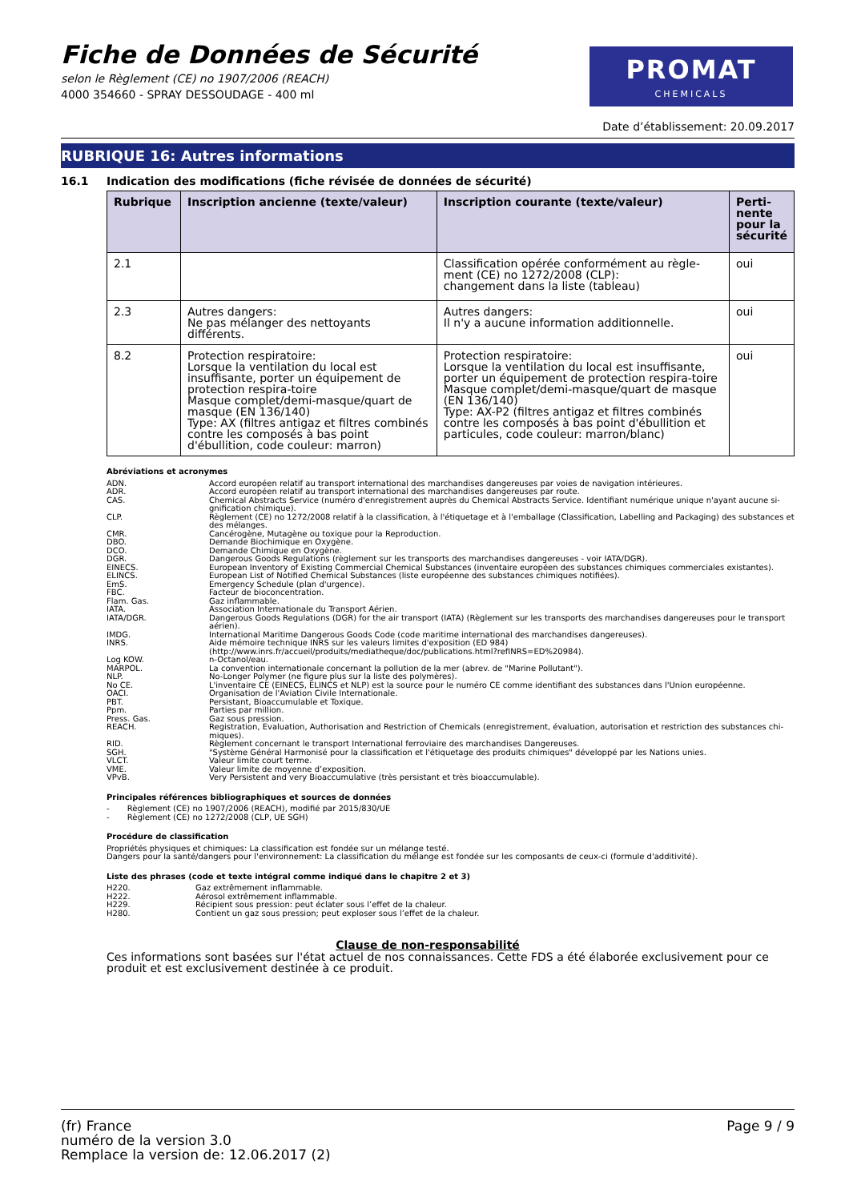Fiche de Données de Sécurité
selon le Règlement (CE) no 1907/2006 (REACH)
4000 354660 - SPRAY DESSOUDAGE - 400 ml
PROMAT
CHEMICALS
Date d’établissement: 20.09.2017
RUBRIQUE 16: Autres informations
16.1 Indication des modifications (fiche révisée de données de sécurité)
| Rubrique | Inscription ancienne (texte/valeur) | Inscription courante (texte/valeur) | Perti- nente pour la sécurité |
| --- | --- | --- | --- |
| 2.1 | | Classification opérée conformément au règle-ment (CE) no 1272/2008 (CLP): changement dans la liste (tableau) | oui |
| 2.3 | Autres dangers: Ne pas mélanger des nettoyants différents. | Autres dangers: Il n'y a aucune information additionnelle. | oui |
| 8.2 | Protection respiratoire: Lorsque la ventilation du local est insuffisante, porter un équipement de protection respira-toire Masque complet/demi-masque/quart de masque (EN 136/140) Type: AX (filtres antigaz et filtres combinés contre les composés à bas point d'ébullition, code couleur: marron) | Protection respiratoire: Lorsque la ventilation du local est insuffisante, porter un équipement de protection respira-toire Masque complet/demi-masque/quart de masque (EN 136/140) Type: AX-P2 (filtres antigaz et filtres combinés contre les composés à bas point d'ébullition et particules, code couleur: marron/blanc) | oui |
Abréviations et acronymes
ADN.
Accord européen relatif au transport international des marchandises dangereuses par voies de navigation intérieures.
ADR.
Accord européen relatif au transport international des marchandises dangereuses par route.
CAS.
Chemical Abstracts Service (numéro d'enregistrement auprès du Chemical Abstracts Service. Identifiant numérique unique n'ayant aucune si-gnification chimique).
CLP.
Règlement (CE) no 1272/2008 relatif à la classification, à l'étiquetage et à l'emballage (Classification, Labelling and Packaging) des substances et des mélanges.
CMR.
Cancérogène, Mutagène ou toxique pour la Reproduction.
DBO.
Demande Biochimique en Oxygène.
DCO.
Demande Chimique en Oxygène.
DGR.
Dangerous Goods Regulations (règlement sur les transports des marchandises dangereuses - voir IATA/DGR).
EINECS.
European Inventory of Existing Commercial Chemical Substances (inventaire européen des substances chimiques commerciales existantes).
ELINCS.
European List of Notified Chemical Substances (liste européenne des substances chimiques notifiées).
EmS.
Emergency Schedule (plan d'urgence).
FBC.
Facteur de bioconcentration.
Flam. Gas.
Gaz inflammable.
IATA.
Association Internationale du Transport Aérien.
IATA/DGR.
Dangerous Goods Regulations (DGR) for the air transport (IATA) (Règlement sur les transports des marchandises dangereuses pour le transport aérien).
IMDG.
International Maritime Dangerous Goods Code (code maritime international des marchandises dangereuses).
INRS.
Aide mémoire technique INRS sur les valeurs limites d'exposition (ED 984)
(http://www.inrs.fr/accueil/produits/mediatheque/doc/publications.html?refINRS=ED%20984).
Log KOW.
n-Octanol/eau.
MARPOL.
La convention internationale concernant la pollution de la mer (abrev. de "Marine Pollutant").
NLP.
No-Longer Polymer (ne figure plus sur la liste des polymères).
No CE.
L'inventaire CE (EINECS, ELINCS et NLP) est la source pour le numéro CE comme identifiant des substances dans l'Union européenne.
OACI.
Organisation de l'Aviation Civile Internationale.
PBT.
Persistant, Bioaccumulable et Toxique.
Ppm.
Parties par million.
Press. Gas.
Gaz sous pression.
REACH.
Registration, Evaluation, Authorisation and Restriction of Chemicals (enregistrement, évaluation, autorisation et restriction des substances chi-miques).
RID.
Règlement concernant le transport International ferroviaire des marchandises Dangereuses.
SGH.
"Système Général Harmonisé pour la classification et l'étiquetage des produits chimiques" développé par les Nations unies.
VLCT.
Valeur limite court terme.
VME.
Valeur limite de moyenne d’exposition.
VPvB.
Very Persistent and very Bioaccumulative (très persistant et très bioaccumulable).
Principales références bibliographiques et sources de données
- Règlement (CE) no 1907/2006 (REACH), modifié par 2015/830/UE
- Règlement (CE) no 1272/2008 (CLP, UE SGH)
Procédure de classification
Propriétés physiques et chimiques: La classification est fondée sur un mélange testé.
Dangers pour la santé/dangers pour l'environnement: La classification du mélange est fondée sur les composants de ceux-ci (formule d'additivité).
Liste des phrases (code et texte intégral comme indiqué dans le chapitre 2 et 3)
H220.
Gaz extrêmement inflammable.
H222.
Aérosol extrêmement inflammable.
H229.
Récipient sous pression: peut éclater sous l’effet de la chaleur.
H280.
Contient un gaz sous pression; peut exploser sous l’effet de la chaleur.
Clause de non-responsabilité
Ces informations sont basées sur l'état actuel de nos connaissances. Cette FDS a été élaborée exclusivement pour ce produit et est exclusivement destinée à ce produit.
Page 9 / 9 (fr) France
numéro de la version 3.0
Remplace la version de: 12.06.2017 (2)